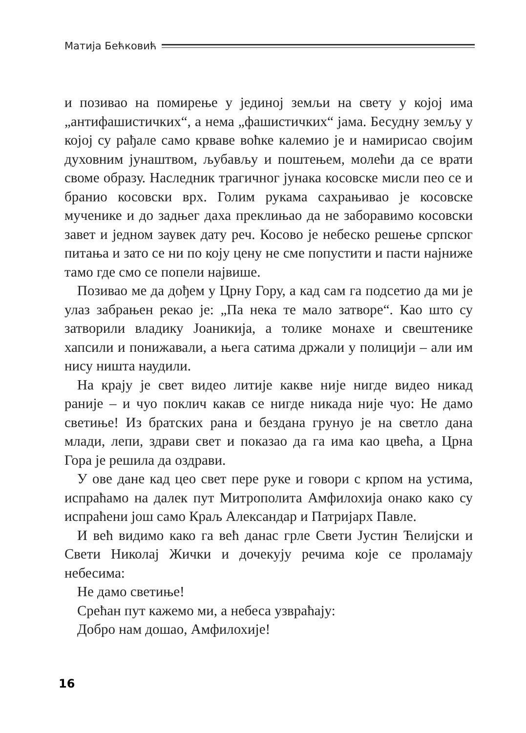Матија Бећковић
и позивао на помирење у јединој земљи на свету у којој има „антифашистичких“, а нема „фашистичких“ јама. Бесудну земљу у којој су рађале само крваве воћке калемио је и намирисао својим духовним јунаштвом, љубављу и поштењем, молећи да се врати своме образу. Наследник трагичног јунака косовске мисли пео се и бранио косовски врх. Голим рукама сахрањивао је косовске мученике и до задњег даха преклињао да не заборавимо косовски завет и једном заувек дату реч. Косово је небеско решење српског питања и зато се ни по коју цену не сме попустити и пасти најниже тамо где смо се попели највише.
Позивао ме да дођем у Црну Гору, а кад сам га подсетио да ми је улаз забрањен рекао је: „Па нека те мало затворе“. Као што су затворили владику Јоаникија, а толике монахе и свештенике хапсили и понижавали, а њега сатима држали у полицији – али им нису ништа наудили.
На крају је свет видео литије какве није нигде видео никад раније – и чуо поклич какав се нигде никада није чуо: Не дамо светиње! Из братских рана и бездана грунуо је на светло дана млади, лепи, здрави свет и показао да га има као цвећа, а Црна Гора је решила да оздрави.
У ове дане кад цео свет пере руке и говори с крпом на устима, испраћамо на далек пут Митрополита Амфилохија онако како су испраћени још само Краљ Александар и Патријарх Павле.
И већ видимо како га већ данас грле Свети Јустин Ћелијски и Свети Николај Жички и дочекују речима које се проламају небесима:
Не дамо светиње!
Срећан пут кажемо ми, а небеса узвраћају:
Добро нам дошао, Амфилохије!
16